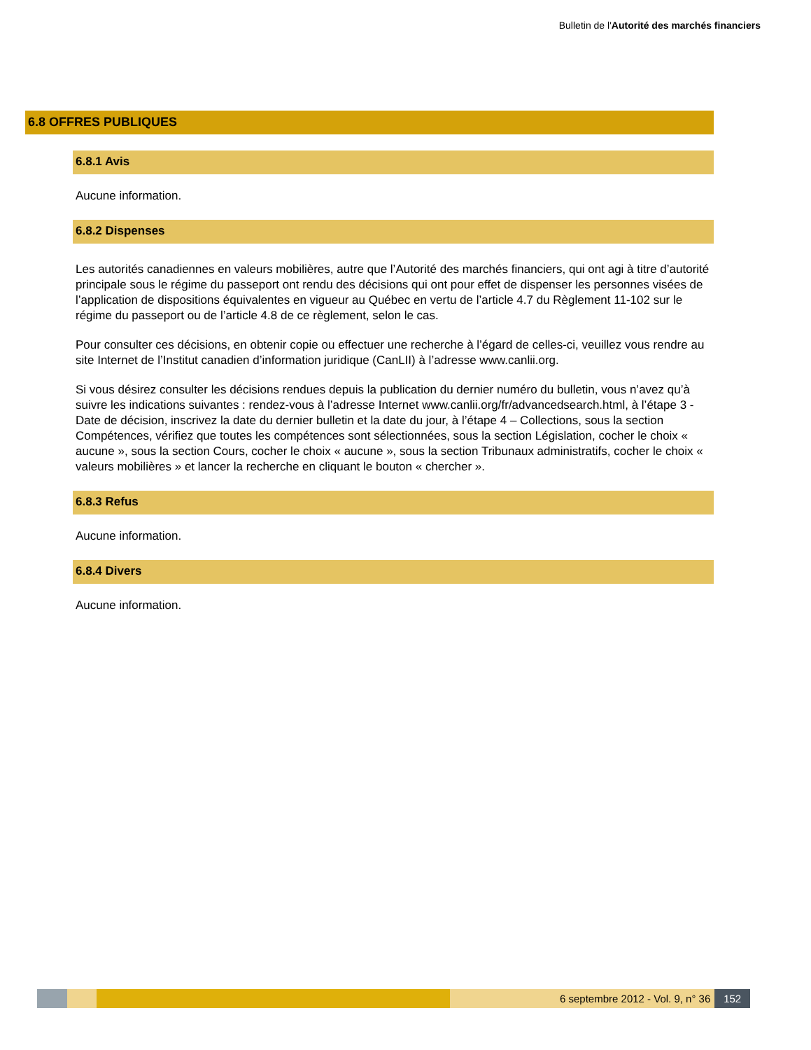Bulletin de l'Autorité des marchés financiers
6.8 OFFRES PUBLIQUES
6.8.1 Avis
Aucune information.
6.8.2 Dispenses
Les autorités canadiennes en valeurs mobilières, autre que l’Autorité des marchés financiers, qui ont agi à titre d’autorité principale sous le régime du passeport ont rendu des décisions qui ont pour effet de dispenser les personnes visées de l’application de dispositions équivalentes en vigueur au Québec en vertu de l’article 4.7 du Règlement 11-102 sur le régime du passeport ou de l’article 4.8 de ce règlement, selon le cas.
Pour consulter ces décisions, en obtenir copie ou effectuer une recherche à l’égard de celles-ci, veuillez vous rendre au site Internet de l’Institut canadien d’information juridique (CanLII) à l’adresse www.canlii.org.
Si vous désirez consulter les décisions rendues depuis la publication du dernier numéro du bulletin, vous n’avez qu’à suivre les indications suivantes : rendez-vous à l’adresse Internet www.canlii.org/fr/advancedsearch.html, à l’étape 3 - Date de décision, inscrivez la date du dernier bulletin et la date du jour, à l’étape 4 – Collections, sous la section Compétences, vérifiez que toutes les compétences sont sélectionnées, sous la section Législation, cocher le choix « aucune », sous la section Cours, cocher le choix « aucune », sous la section Tribunaux administratifs, cocher le choix « valeurs mobilières » et lancer la recherche en cliquant le bouton « chercher ».
6.8.3 Refus
Aucune information.
6.8.4 Divers
Aucune information.
6 septembre 2012 - Vol. 9, n° 36 152